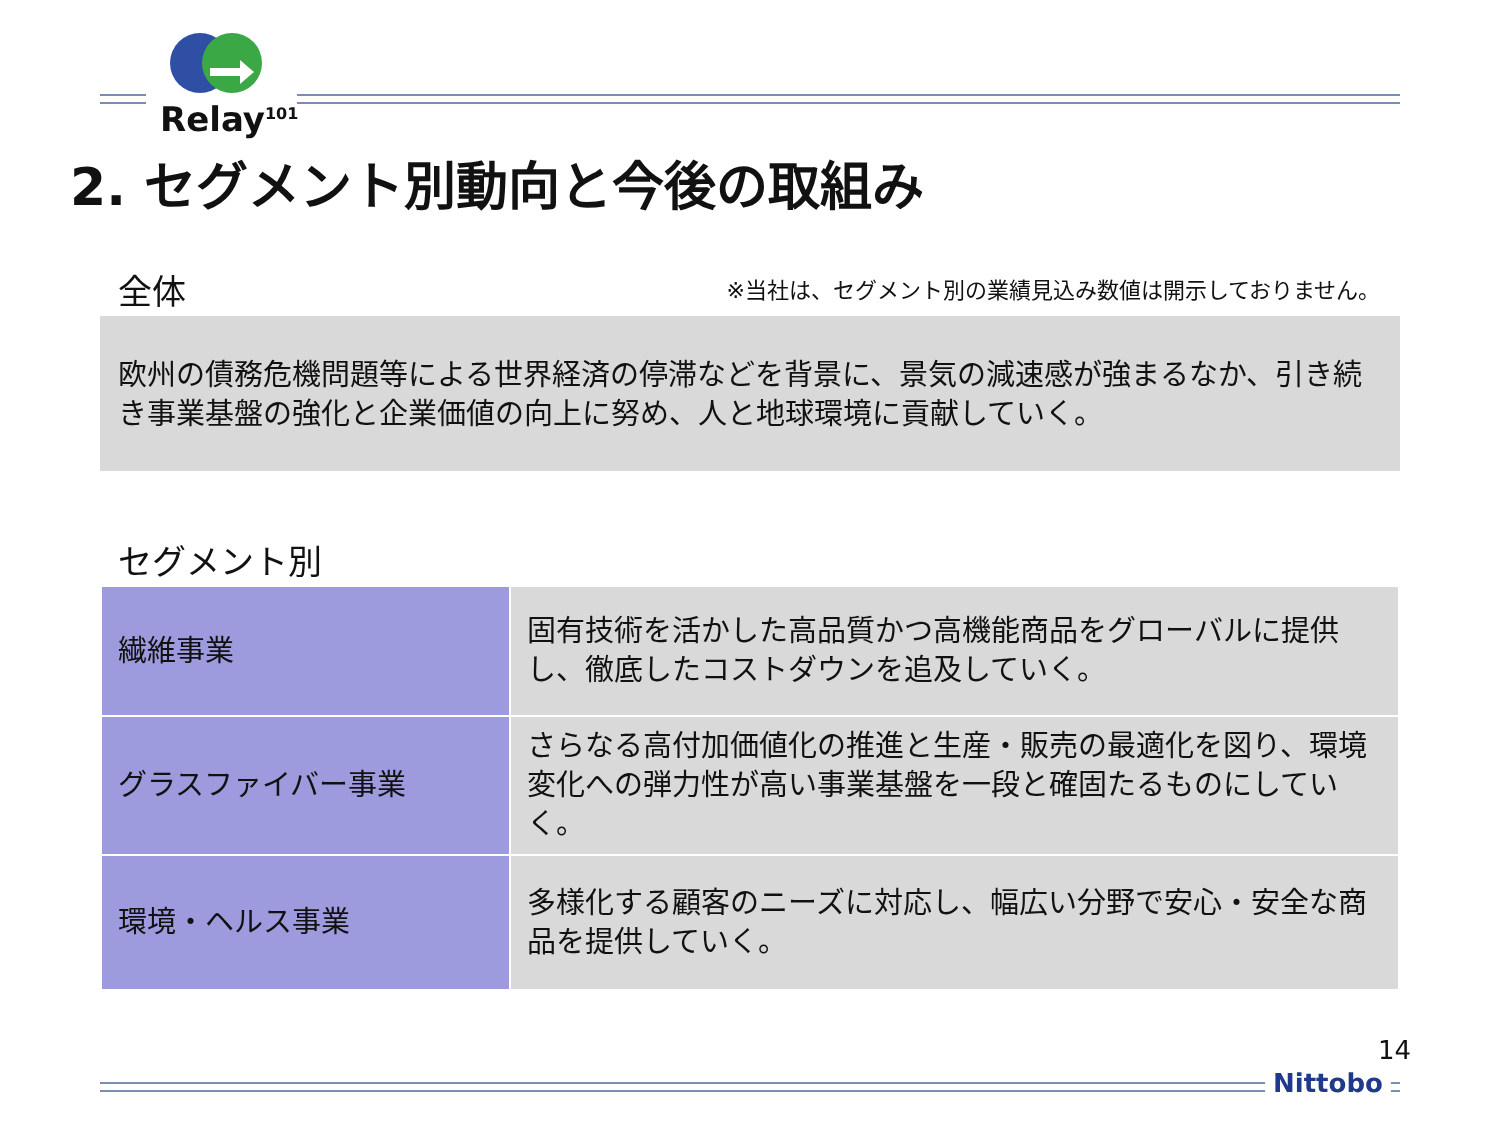Relay<sup>101</sup>
2. セグメント別動向と今後の取組み
全体
※当社は、セグメント別の業績見込み数値は開示しておりません。
欧州の債務危機問題等による世界経済の停滞などを背景に、景気の減速感が強まるなか、引き続き事業基盤の強化と企業価値の向上に努め、人と地球環境に貢献していく。
セグメント別
| 繊維事業 | 固有技術を活かした高品質かつ高機能商品をグローバルに提供し、徹底したコストダウンを追及していく。 |
| グラスファイバー事業 | さらなる高付加価値化の推進と生産・販売の最適化を図り、環境変化への弾力性が高い事業基盤を一段と確固たるものにしていく。 |
| 環境・ヘルス事業 | 多様化する顧客のニーズに対応し、幅広い分野で安心・安全な商品を提供していく。 |
14
Nittobo